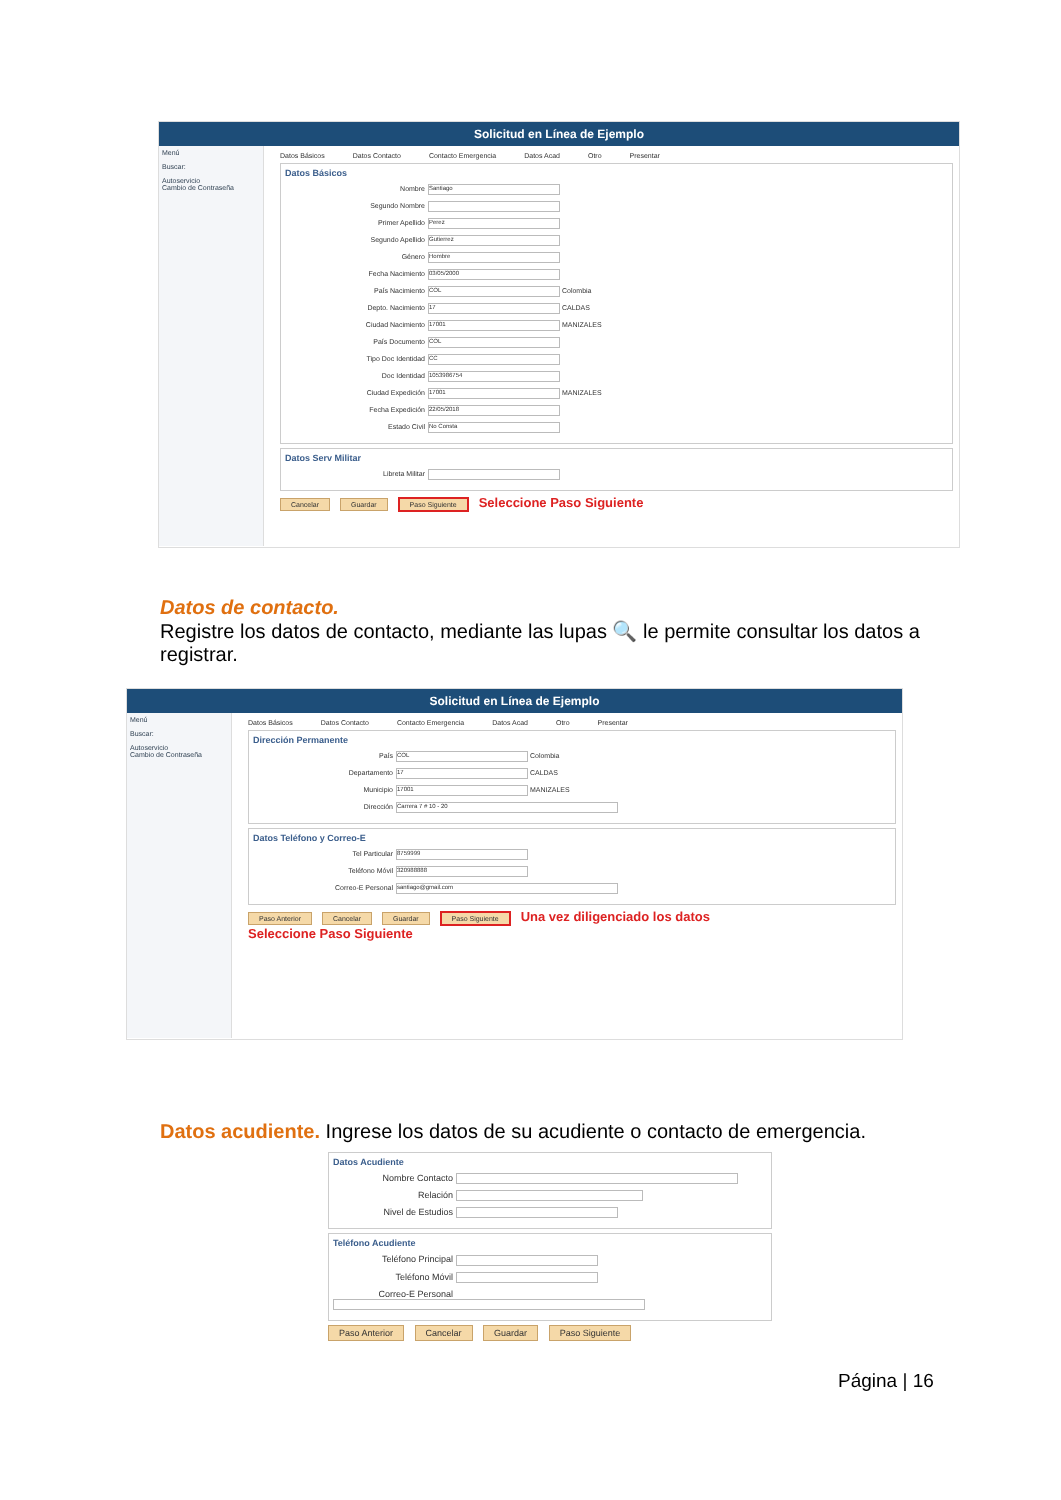Solicitud en Línea de Ejemplo
Menú
Buscar:
Autoservicio
Cambio de Contraseña
Datos Básicos Datos Contacto Contacto Emergencia Datos Acad Otro Presentar
Datos Básicos
Nombre Santiago
Segundo Nombre
Primer Apellido Perez
Segundo Apellido Gutierrez
Género Hombre
Fecha Nacimiento 03/05/2000
País Nacimiento COL Colombia
Depto. Nacimiento 17 CALDAS
Ciudad Nacimiento 17001 MANIZALES
País Documento COL
Tipo Doc Identidad CC
Doc Identidad 1053986754
Ciudad Expedición 17001 MANIZALES
Fecha Expedición 22/05/2018
Estado Civil No Consta
Datos Serv Militar
Libreta Militar
Cancelar Guardar Paso Siguiente Seleccione Paso Siguiente
Datos de contacto.
Registre los datos de contacto, mediante las lupas 🔍 le permite consultar los datos a registrar.
Solicitud en Línea de Ejemplo
Menú
Buscar:
Autoservicio
Cambio de Contraseña
Datos Básicos Datos Contacto Contacto Emergencia Datos Acad Otro Presentar
Dirección Permanente
País COL Colombia
Departamento 17 CALDAS
Municipio 17001 MANIZALES
Dirección Carrera 7 # 10 - 20
Datos Teléfono y Correo-E
Tel Particular 8759999
Teléfono Móvil 320988888
Correo-E Personal santiago@gmail.com
Paso Anterior Cancelar Guardar Paso Siguiente Una vez diligenciado los datos
Seleccione Paso Siguiente
Datos acudiente. Ingrese los datos de su acudiente o contacto de emergencia.
Datos Acudiente
Nombre Contacto
Relación
Nivel de Estudios
Teléfono Acudiente
Teléfono Principal
Teléfono Móvil
Correo-E Personal
Paso Anterior Cancelar Guardar Paso Siguiente
Página | 16